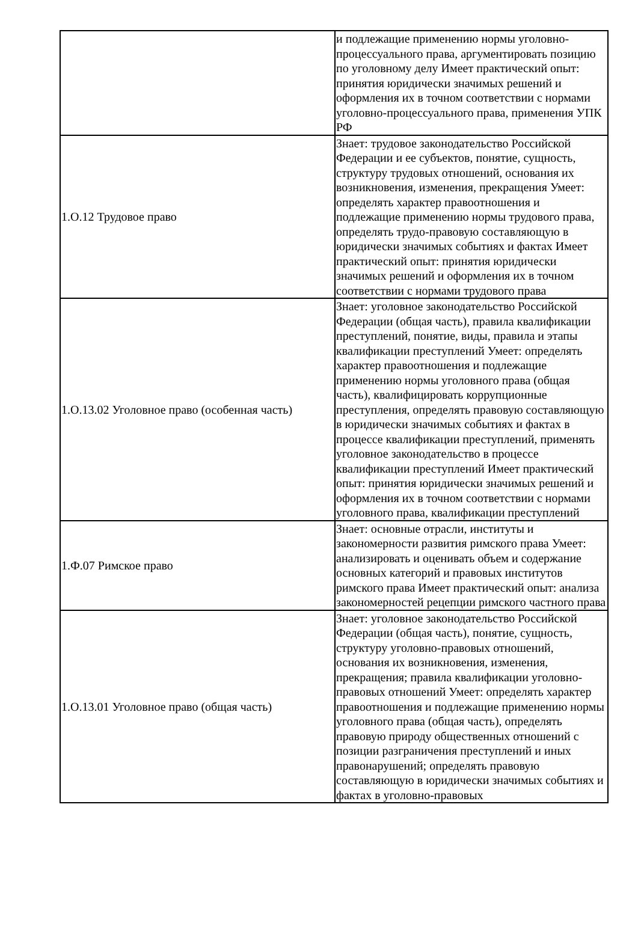| | и подлежащие применению нормы уголовно-процессуального права, аргументировать позицию по уголовному делу Имеет практический опыт: принятия юридически значимых решений и оформления их в точном соответствии с нормами уголовно-процессуального права, применения УПК РФ |
| 1.О.12 Трудовое право | Знает: трудовое законодательство Российской Федерации и ее субъектов, понятие, сущность, структуру трудовых отношений, основания их возникновения, изменения, прекращения Умеет: определять характер правоотношения и подлежащие применению нормы трудового права, определять трудо-правовую составляющую в юридически значимых событиях и фактах Имеет практический опыт: принятия юридически значимых решений и оформления их в точном соответствии с нормами трудового права |
| 1.О.13.02 Уголовное право (особенная часть) | Знает: уголовное законодательство Российской Федерации (общая часть), правила квалификации преступлений, понятие, виды, правила и этапы квалификации преступлений Умеет: определять характер правоотношения и подлежащие применению нормы уголовного права (общая часть), квалифицировать коррупционные преступления, определять правовую составляющую в юридически значимых событиях и фактах в процессе квалификации преступлений, применять уголовное законодательство в процессе квалификации преступлений Имеет практический опыт: принятия юридически значимых решений и оформления их в точном соответствии с нормами уголовного права, квалификации преступлений |
| 1.Ф.07 Римское право | Знает: основные отрасли, институты и закономерности развития римского права Умеет: анализировать и оценивать объем и содержание основных категорий и правовых институтов римского права Имеет практический опыт: анализа закономерностей рецепции римского частного права |
| 1.О.13.01 Уголовное право (общая часть) | Знает: уголовное законодательство Российской Федерации (общая часть), понятие, сущность, структуру уголовно-правовых отношений, основания их возникновения, изменения, прекращения; правила квалификации уголовно-правовых отношений Умеет: определять характер правоотношения и подлежащие применению нормы уголовного права (общая часть), определять правовую природу общественных отношений с позиции разграничения преступлений и иных правонарушений; определять правовую составляющую в юридически значимых событиях и фактах в уголовно-правовых |